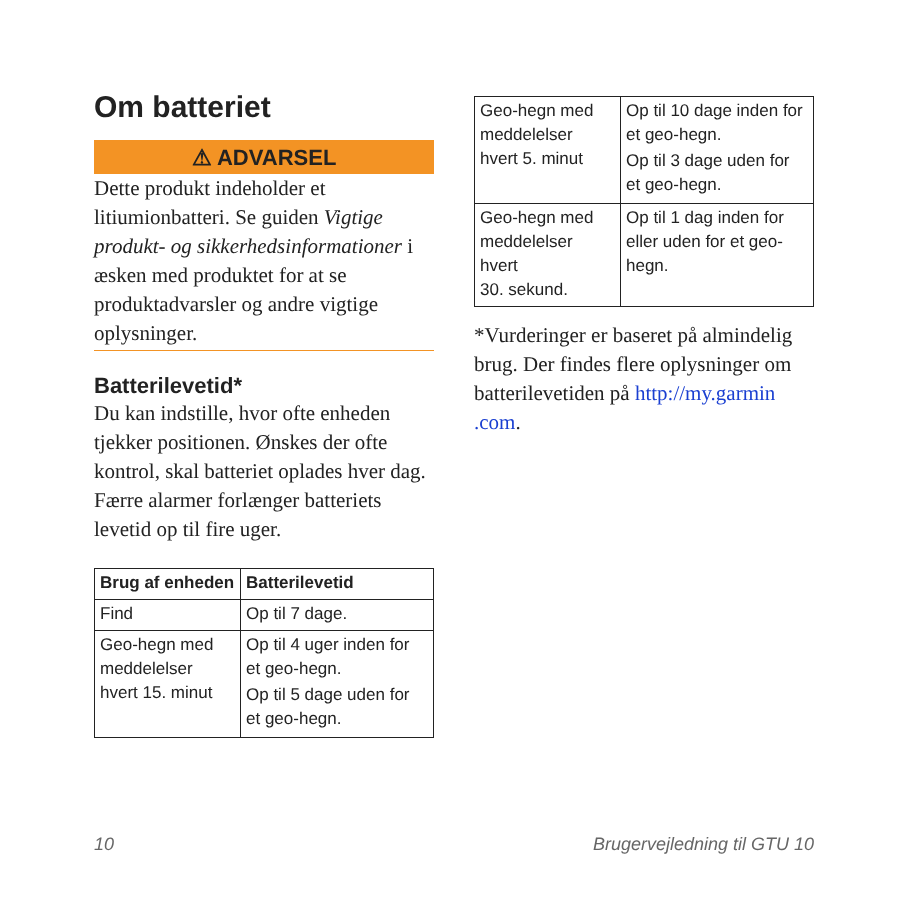Om batteriet
⚠ ADVARSEL
Dette produkt indeholder et litiumionbatteri. Se guiden Vigtige produkt- og sikkerhedsinformationer i æsken med produktet for at se produktadvarsler og andre vigtige oplysninger.
Batterilevetid*
Du kan indstille, hvor ofte enheden tjekker positionen. Ønskes der ofte kontrol, skal batteriet oplades hver dag. Færre alarmer forlænger batteriets levetid op til fire uger.
| Brug af enheden | Batterilevetid |
| --- | --- |
| Find | Op til 7 dage. |
| Geo-hegn med meddelelser hvert 15. minut | Op til 4 uger inden for et geo-hegn. Op til 5 dage uden for et geo-hegn. |
| Geo-hegn med meddelelser hvert 5. minut | Op til 10 dage inden for et geo-hegn. Op til 3 dage uden for et geo-hegn. |
| Geo-hegn med meddelelser hvert 30. sekund. | Op til 1 dag inden for eller uden for et geo-hegn. |
*Vurderinger er baseret på almindelig brug. Der findes flere oplysninger om batterilevetiden på http://my.garmin .com.
10 Brugervejledning til GTU 10